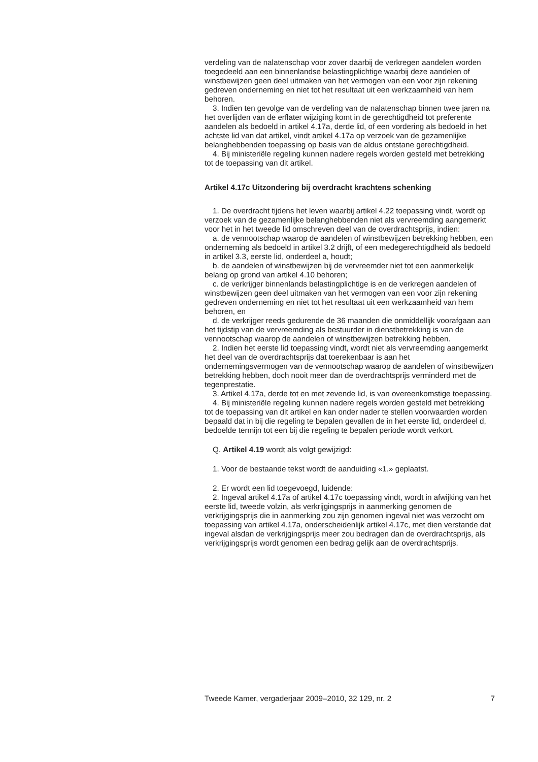verdeling van de nalatenschap voor zover daarbij de verkregen aandelen worden toegedeeld aan een binnenlandse belastingplichtige waarbij deze aandelen of winstbewijzen geen deel uitmaken van het vermogen van een voor zijn rekening gedreven onderneming en niet tot het resultaat uit een werkzaamheid van hem behoren.
3. Indien ten gevolge van de verdeling van de nalatenschap binnen twee jaren na het overlijden van de erflater wijziging komt in de gerechtigdheid tot preferente aandelen als bedoeld in artikel 4.17a, derde lid, of een vordering als bedoeld in het achtste lid van dat artikel, vindt artikel 4.17a op verzoek van de gezamenlijke belanghebbenden toepassing op basis van de aldus ontstane gerechtigdheid.
4. Bij ministeriële regeling kunnen nadere regels worden gesteld met betrekking tot de toepassing van dit artikel.
Artikel 4.17c Uitzondering bij overdracht krachtens schenking
1. De overdracht tijdens het leven waarbij artikel 4.22 toepassing vindt, wordt op verzoek van de gezamenlijke belanghebbenden niet als vervreemding aangemerkt voor het in het tweede lid omschreven deel van de overdrachtsprijs, indien:
a. de vennootschap waarop de aandelen of winstbewijzen betrekking hebben, een onderneming als bedoeld in artikel 3.2 drijft, of een medegerechtigdheid als bedoeld in artikel 3.3, eerste lid, onderdeel a, houdt;
b. de aandelen of winstbewijzen bij de vervreemder niet tot een aanmerkelijk belang op grond van artikel 4.10 behoren;
c. de verkrijger binnenlands belastingplichtige is en de verkregen aandelen of winstbewijzen geen deel uitmaken van het vermogen van een voor zijn rekening gedreven onderneming en niet tot het resultaat uit een werkzaamheid van hem behoren, en
d. de verkrijger reeds gedurende de 36 maanden die onmiddellijk voorafgaan aan het tijdstip van de vervreemding als bestuurder in dienstbetrekking is van de vennootschap waarop de aandelen of winstbewijzen betrekking hebben.
2. Indien het eerste lid toepassing vindt, wordt niet als vervreemding aangemerkt het deel van de overdrachtsprijs dat toerekenbaar is aan het ondernemingsvermogen van de vennootschap waarop de aandelen of winstbewijzen betrekking hebben, doch nooit meer dan de overdrachtsprijs verminderd met de tegenprestatie.
3. Artikel 4.17a, derde tot en met zevende lid, is van overeenkomstige toepassing.
4. Bij ministeriële regeling kunnen nadere regels worden gesteld met betrekking tot de toepassing van dit artikel en kan onder nader te stellen voorwaarden worden bepaald dat in bij die regeling te bepalen gevallen de in het eerste lid, onderdeel d, bedoelde termijn tot een bij die regeling te bepalen periode wordt verkort.
Q. Artikel 4.19 wordt als volgt gewijzigd:
1. Voor de bestaande tekst wordt de aanduiding «1.» geplaatst.
2. Er wordt een lid toegevoegd, luidende:
2. Ingeval artikel 4.17a of artikel 4.17c toepassing vindt, wordt in afwijking van het eerste lid, tweede volzin, als verkrijgingsprijs in aanmerking genomen de verkrijgingsprijs die in aanmerking zou zijn genomen ingeval niet was verzocht om toepassing van artikel 4.17a, onderscheidenlijk artikel 4.17c, met dien verstande dat ingeval alsdan de verkrijgingsprijs meer zou bedragen dan de overdrachtsprijs, als verkrijgingsprijs wordt genomen een bedrag gelijk aan de overdrachtsprijs.
Tweede Kamer, vergaderjaar 2009–2010, 32 129, nr. 2 7